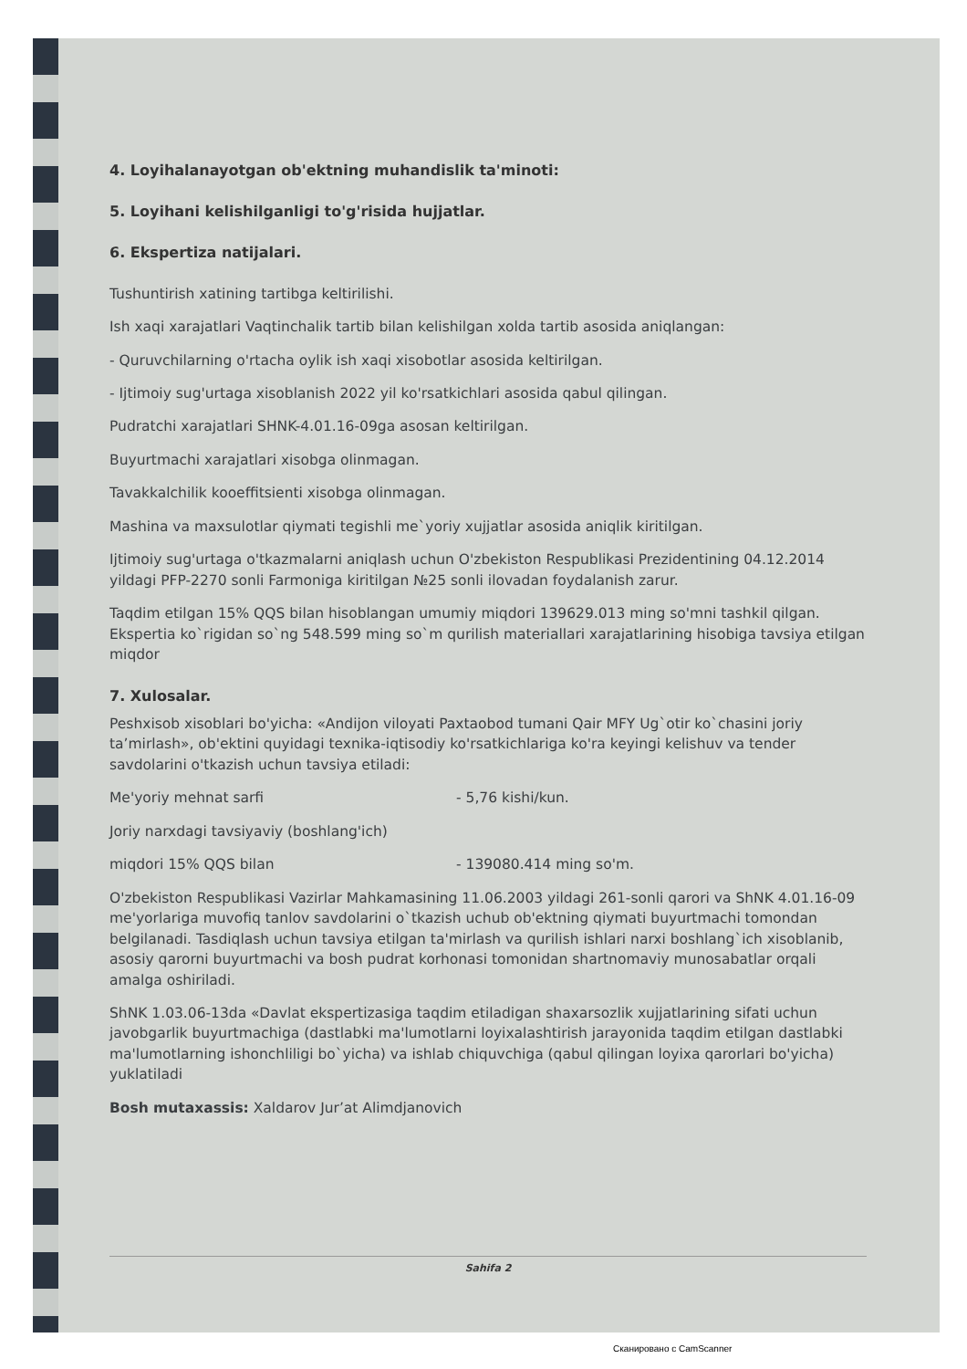4. Loyihalanayotgan ob'ektning muhandislik ta'minoti:
5. Loyihani kelishilganligi to'g'risida hujjatlar.
6. Ekspertiza natijalari.
Tushuntirish xatining tartibga keltirilishi.
Ish xaqi xarajatlari Vaqtinchalik tartib bilan kelishilgan xolda tartib asosida aniqlangan:
- Quruvchilarning o'rtacha oylik ish xaqi xisobotlar asosida keltirilgan.
- Ijtimoiy sug'urtaga xisoblanish 2022 yil ko'rsatkichlari asosida qabul qilingan.
Pudratchi xarajatlari SHNK-4.01.16-09ga asosan keltirilgan.
Buyurtmachi xarajatlari xisobga olinmagan.
Tavakkalchilik kooeffitsienti xisobga olinmagan.
Mashina va maxsulotlar qiymati tegishli me`yoriy xujjatlar asosida aniqlik kiritilgan.
Ijtimoiy sug'urtaga o'tkazmalarni aniqlash uchun O'zbekiston Respublikasi Prezidentining 04.12.2014 yildagi PFP-2270 sonli Farmoniga kiritilgan №25 sonli ilovadan foydalanish zarur.
Taqdim etilgan 15% QQS bilan hisoblangan umumiy miqdori 139629.013 ming so'mni tashkil qilgan. Ekspertia ko`rigidan so`ng 548.599 ming so`m qurilish materiallari xarajatlarining hisobiga tavsiya etilgan miqdor
7. Xulosalar.
Peshxisob xisoblari bo'yicha: «Andijon viloyati Paxtaobod tumani Qair MFY Ug`otir ko`chasini joriy ta’mirlash», ob'ektini quyidagi texnika-iqtisodiy ko'rsatkichlariga ko'ra keyingi kelishuv va tender savdolarini o'tkazish uchun tavsiya etiladi:
Me'yoriy mehnat sarfi - 5,76 kishi/kun.
Joriy narxdagi tavsiyaviy (boshlang'ich)
miqdori 15% QQS bilan - 139080.414 ming so'm.
O'zbekiston Respublikasi Vazirlar Mahkamasining 11.06.2003 yildagi 261-sonli qarori va ShNK 4.01.16-09 me'yorlariga muvofiq tanlov savdolarini o`tkazish uchub ob'ektning qiymati buyurtmachi tomondan belgilanadi. Tasdiqlash uchun tavsiya etilgan ta'mirlash va qurilish ishlari narxi boshlang`ich xisoblanib, asosiy qarorni buyurtmachi va bosh pudrat korhonasi tomonidan shartnomaviy munosabatlar orqali amalga oshiriladi.
ShNK 1.03.06-13da «Davlat ekspertizasiga taqdim etiladigan shaxarsozlik xujjatlarining sifati uchun javobgarlik buyurtmachiga (dastlabki ma'lumotlarni loyixalashtirish jarayonida taqdim etilgan dastlabki ma'lumotlarning ishonchliligi bo`yicha) va ishlab chiquvchiga (qabul qilingan loyixa qarorlari bo'yicha) yuklatiladi
Bosh mutaxassis: Xaldarov Jur’at Alimdjanovich
Sahifa 2
Сканировано с CamScanner